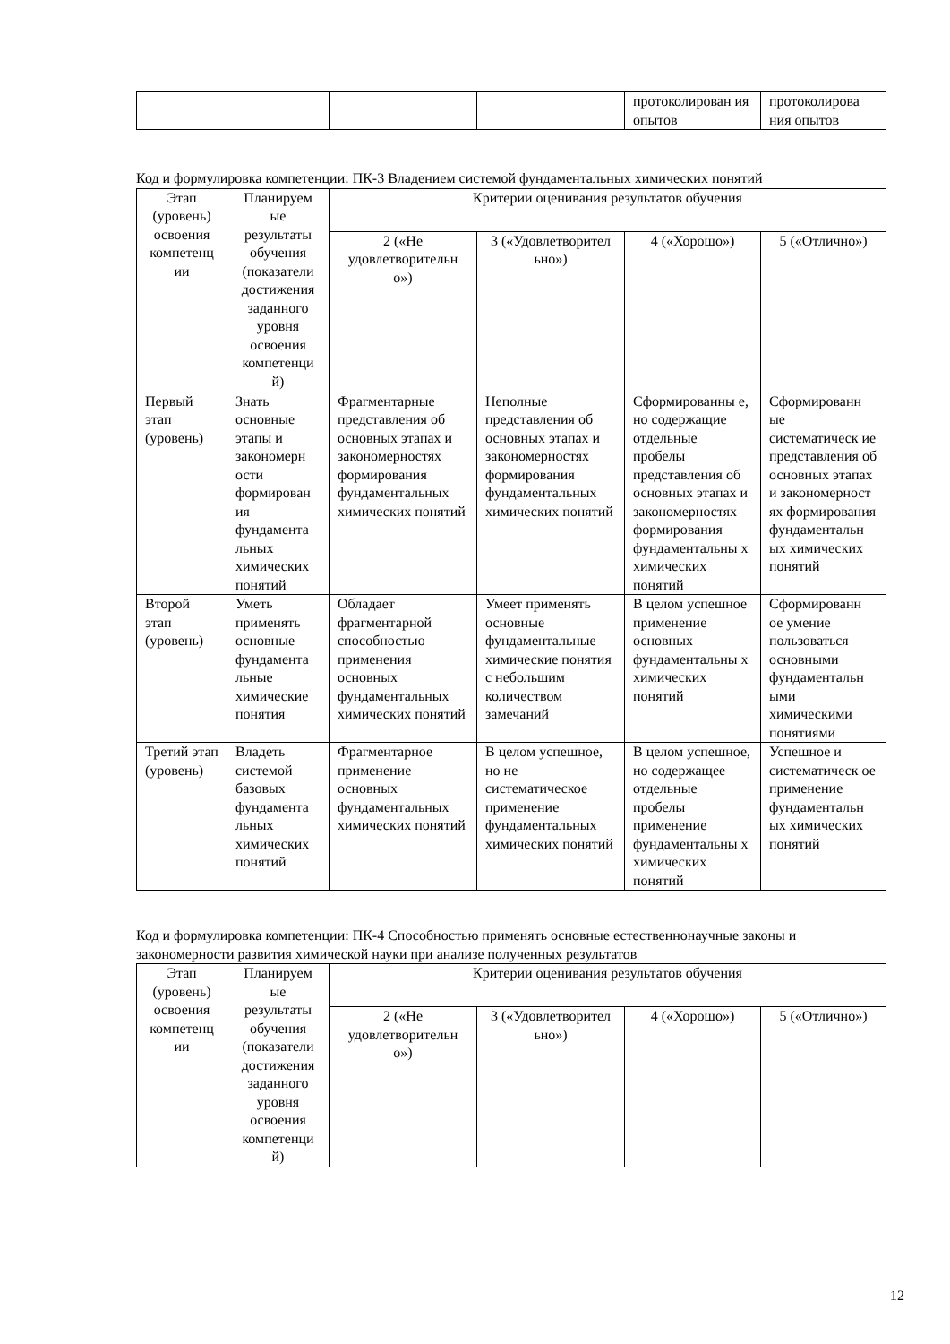| | | | | протоколирован ия опытов | протоколирова ния опытов |
Код и формулировка компетенции: ПК-3 Владением системой фундаментальных химических понятий
| Этап (уровень) освоения компетенц ии | Планируем ые результаты обучения (показатели достижения заданного уровня освоения компетенци й) | Критерии оценивания результатов обучения | | | |
| --- | --- | --- | --- | --- | --- |
| | | 2 («Не удовлетворительн о») | 3 («Удовлетворител ьно») | 4 («Хорошо») | 5 («Отлично») |
| Первый этап (уровень) | Знать основные этапы и закономерн ости формирован ия фундамента льных химических понятий | Фрагментарные представления об основных этапах и закономерностях формирования фундаментальных химических понятий | Неполные представления об основных этапах и закономерностях формирования фундаментальных химических понятий | Сформированны е, но содержащие отдельные пробелы представления об основных этапах и закономерностях формирования фундаментальны х химических понятий | Сформированн ые систематическ ие представления об основных этапах и закономерност ях формирования фундаментальн ых химических понятий |
| Второй этап (уровень) | Уметь применять основные фундамента льные химические понятия | Обладает фрагментарной способностью применения основных фундаментальных химических понятий | Умеет применять основные фундаментальные химические понятия с небольшим количеством замечаний | В целом успешное применение основных фундаментальны х химических понятий | Сформированн ое умение пользоваться основными фундаментальн ыми химическими понятиями |
| Третий этап (уровень) | Владеть системой базовых фундамента льных химических понятий | Фрагментарное применение основных фундаментальных химических понятий | В целом успешное, но не систематическое применение фундаментальных химических понятий | В целом успешное, но содержащее отдельные пробелы применение фундаментальны х химических понятий | Успешное и систематическ ое применение фундаментальн ых химических понятий |
Код и формулировка компетенции: ПК-4 Способностью применять основные естественнонаучные законы и закономерности развития химической науки при анализе полученных результатов
| Этап (уровень) освоения компетенц ии | Планируем ые результаты обучения (показатели достижения заданного уровня освоения компетенци й) | Критерии оценивания результатов обучения | | | |
| --- | --- | --- | --- | --- | --- |
| | | 2 («Не удовлетворительн о») | 3 («Удовлетворител ьно») | 4 («Хорошо») | 5 («Отлично») |
12